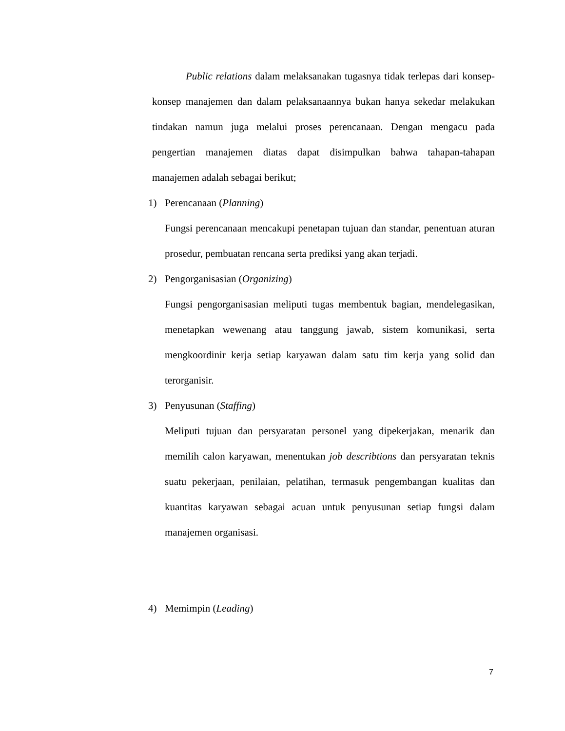Public relations dalam melaksanakan tugasnya tidak terlepas dari konsep-konsep manajemen dan dalam pelaksanaannya bukan hanya sekedar melakukan tindakan namun juga melalui proses perencanaan. Dengan mengacu pada pengertian manajemen diatas dapat disimpulkan bahwa tahapan-tahapan manajemen adalah sebagai berikut;
1) Perencanaan (Planning)
Fungsi perencanaan mencakupi penetapan tujuan dan standar, penentuan aturan prosedur, pembuatan rencana serta prediksi yang akan terjadi.
2) Pengorganisasian (Organizing)
Fungsi pengorganisasian meliputi tugas membentuk bagian, mendelegasikan, menetapkan wewenang atau tanggung jawab, sistem komunikasi, serta mengkoordinir kerja setiap karyawan dalam satu tim kerja yang solid dan terorganisir.
3) Penyusunan (Staffing)
Meliputi tujuan dan persyaratan personel yang dipekerjakan, menarik dan memilih calon karyawan, menentukan job describtions dan persyaratan teknis suatu pekerjaan, penilaian, pelatihan, termasuk pengembangan kualitas dan kuantitas karyawan sebagai acuan untuk penyusunan setiap fungsi dalam manajemen organisasi.
4) Memimpin (Leading)
7